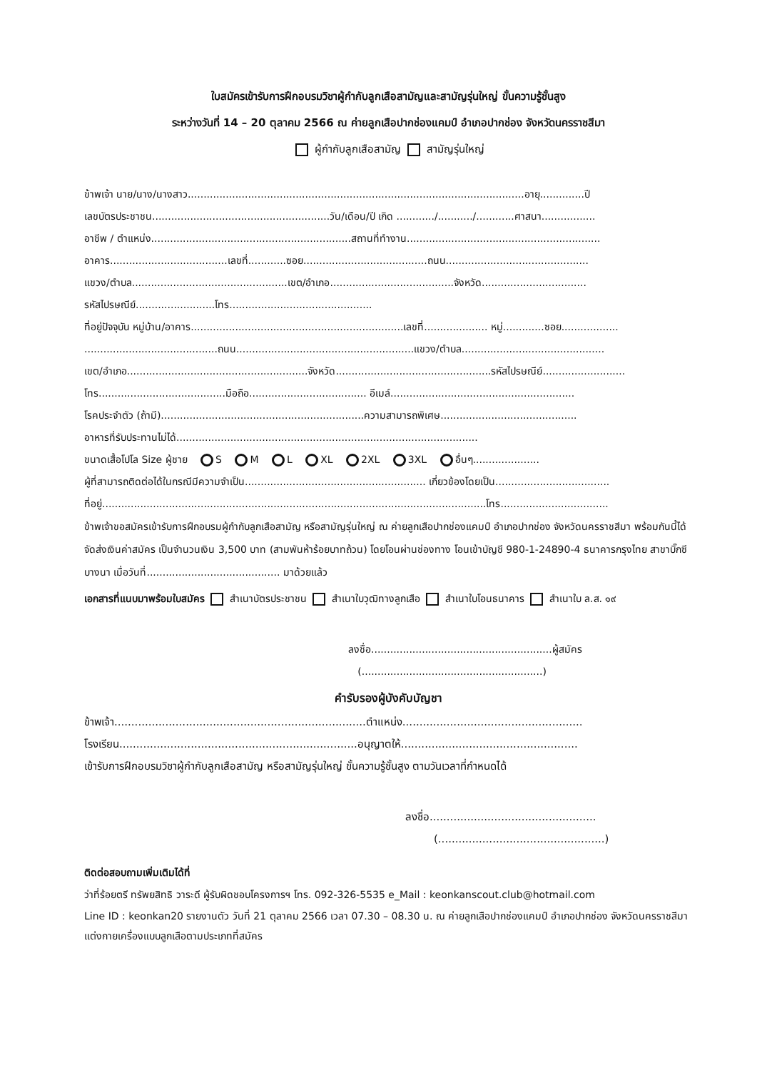ใบสมัครเข้ารับการฝึกอบรมวิชาผู้กำกับลูกเสือสามัญและสามัญรุ่นใหญ่ ขั้นความรู้ชั้นสูง
ระหว่างวันที่ 14 – 20 ตุลาคม 2566 ณ ค่ายลูกเสือปากช่องแคมป์ อำเภอปากช่อง จังหวัดนครราชสีมา
ผู้กำกับลูกเสือสามัญ สามัญรุ่นใหญ่
ข้าพเจ้า นาย/นาง/นางสาว..........................................................................................................อายุ..............ปี
เลขบัตรประชาชน........................................................วัน/เดือน/ปี เกิด ............/.........../............ศาสนา.................
อาชีพ / ตำแหน่ง...............................................................สถานที่ทำงาน.............................................................
อาคาร.....................................เลขที่............ซอย.......................................ถนน.............................................
แขวง/ตำบล.................................................เขต/อำเภอ.......................................จังหวัด.................................
รหัสไปรษณีย์.........................โทร.............................................
ที่อยู่ปัจจุบัน หมู่บ้าน/อาคาร...................................................................เลขที่.................... หมู่.............ซอย..................
..........................................ถนน........................................................แขวง/ตำบล.............................................
เขต/อำเภอ.........................................................จังหวัด.................................................รหัสไปรษณีย์..........................
โทร........................................มือถือ..................................... อีเมล์..........................................................
โรคประจำตัว (ถ้ามี)................................................................ความสามารถพิเศษ...........................................
อาหารที่รับประทานไม่ได้...............................................................................................
ขนาดเสื้อโปโล Size ผู้ชาย S M L XL 2XL 3XL อื่นๆ.....................
ผู้ที่สามารถติดต่อได้ในกรณีมีความจำเป็น......................................................... เกี่ยวข้องโดยเป็น....................................
ที่อยู่.........................................................................................................................โทร..................................
ข้าพเจ้าขอสมัครเข้ารับการฝึกอบรมผู้กำกับลูกเสือสามัญ หรือสามัญรุ่นใหญ่ ณ ค่ายลูกเสือปากช่องแคมป์ อำเภอปากช่อง จังหวัดนครราชสีมา พร้อมกันนี้ได้จัดส่งเงินค่าสมัคร เป็นจำนวนเงิน 3,500 บาท (สามพันห้าร้อยบาทถ้วน) โดยโอนผ่านช่องทาง โอนเข้าบัญชี 980-1-24890-4 ธนาคารกรุงไทย สาขาบิ๊กซีบางนา เมื่อวันที่.......................................... มาด้วยแล้ว
เอกสารที่แนบมาพร้อมใบสมัคร สำเนาบัตรประชาชน สำเนาใบวุฒิทางลูกเสือ สำเนาใบโอนธนาคาร สำเนาใบ ล.ส. ๑๙
ลงชื่อ.........................................................ผู้สมัคร
(.........................................................)
คำรับรองผู้บังคับบัญชา
ข้าพเจ้า..........................................................................ตำแหน่ง.....................................................
โรงเรียน......................................................................อนุญาตให้....................................................
เข้ารับการฝึกอบรมวิชาผู้กำกับลูกเสือสามัญ หรือสามัญรุ่นใหญ่ ขั้นความรู้ชั้นสูง ตามวันเวลาที่กำหนดได้
ลงชื่อ.................................................
(.................................................)
ติดต่อสอบถามเพิ่มเติมได้ที่
ว่าที่ร้อยตรี ทรัพยสิทธิ วาระดี ผู้รับผิดชอบโครงการฯ โทร. 092-326-5535 e_Mail : keonkanscout.club@hotmail.com
Line ID : keonkan20 รายงานตัว วันที่ 21 ตุลาคม 2566 เวลา 07.30 – 08.30 น. ณ ค่ายลูกเสือปากช่องแคมป์ อำเภอปากช่อง จังหวัดนครราชสีมา แต่งกายเครื่องแบบลูกเสือตามประเภทที่สมัคร